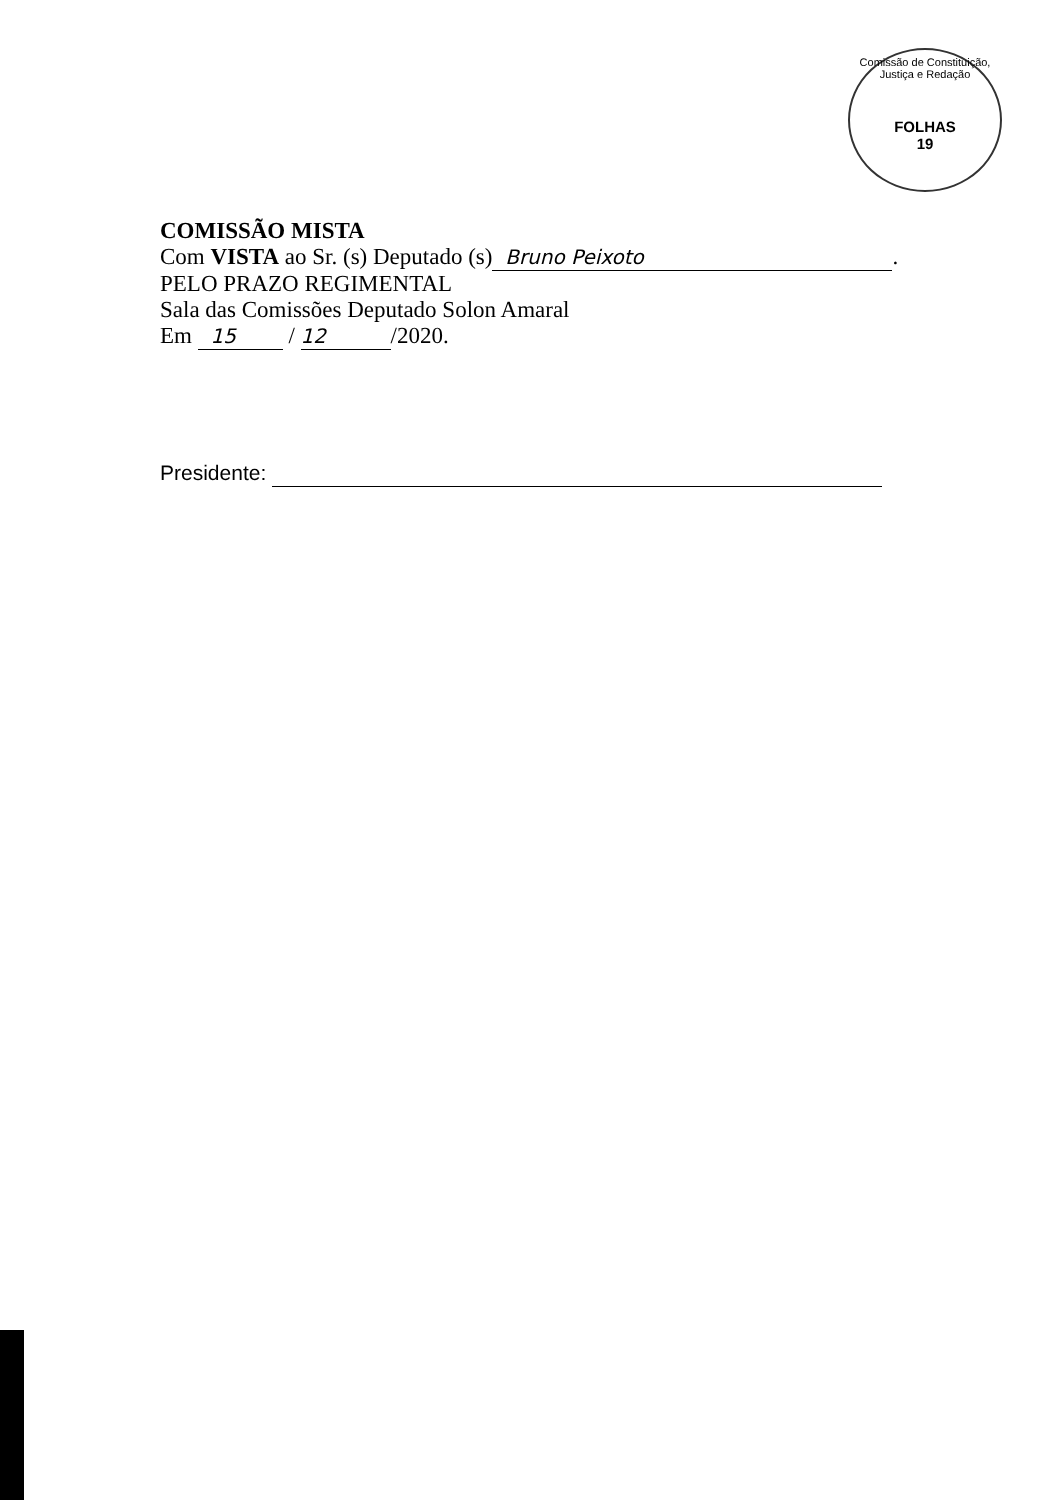Comissão de Constituição, Justiça e Redação
FOLHAS
19
COMISSÃO MISTA
Com VISTA ao Sr. (s) Deputado (s) Bruno Peixoto.
PELO PRAZO REGIMENTAL
Sala das Comissões Deputado Solon Amaral
Em 15 / 12 /2020.
Presidente: